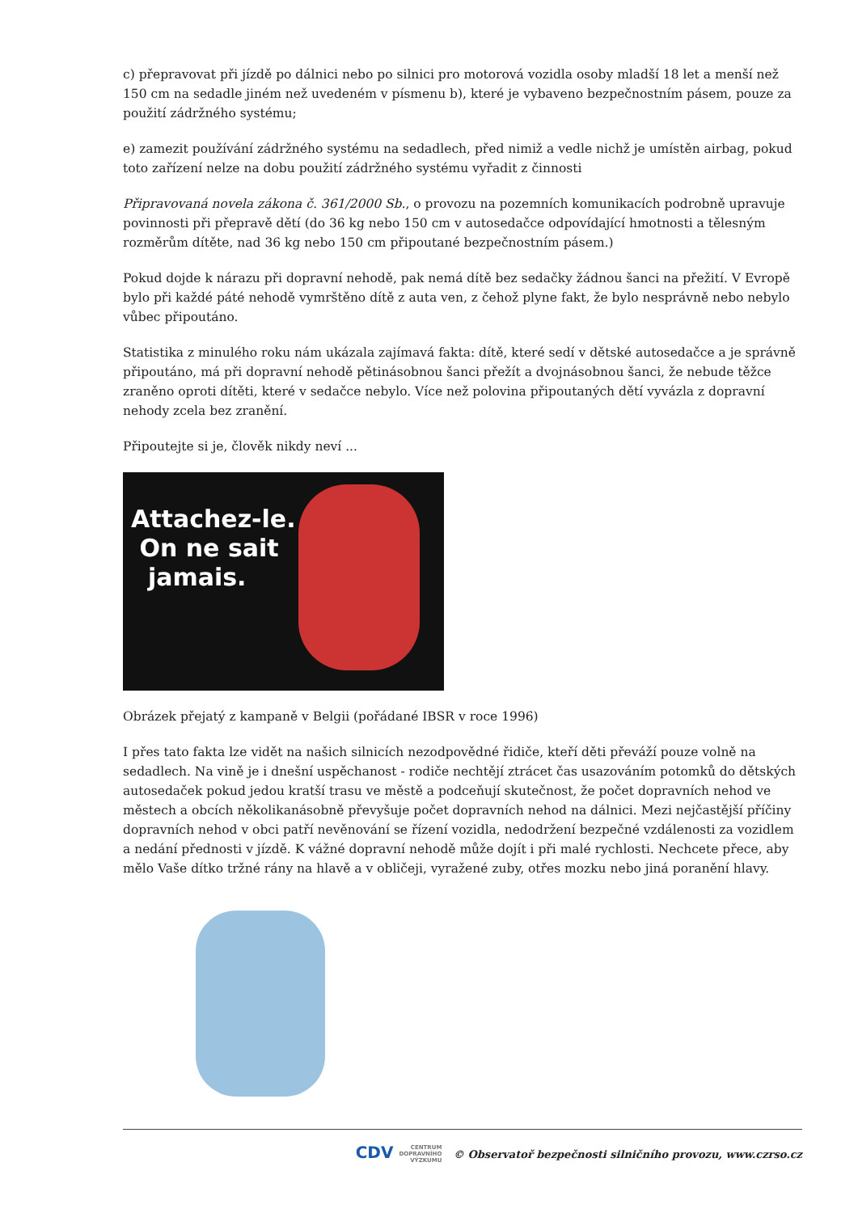c) přepravovat při jízdě po dálnici nebo po silnici pro motorová vozidla osoby mladší 18 let a menší než 150 cm na sedadle jiném než uvedeném v písmenu b), které je vybaveno bezpečnostním pásem, pouze za použití zádržného systému;
e) zamezit používání zádržného systému na sedadlech, před nimiž a vedle nichž je umístěn airbag, pokud toto zařízení nelze na dobu použití zádržného systému vyřadit z činnosti
Připravovaná novela zákona č. 361/2000 Sb., o provozu na pozemních komunikacích podrobně upravuje povinnosti při přepravě dětí (do 36 kg nebo 150 cm v autosedačce odpovídající hmotnosti a tělesným rozměrům dítěte, nad 36 kg nebo 150 cm připoutané bezpečnostním pásem.)
Pokud dojde k nárazu při dopravní nehodě, pak nemá dítě bez sedačky žádnou šanci na přežití. V Evropě bylo při každé páté nehodě vymrštěno dítě z auta ven, z čehož plyne fakt, že bylo nesprávně nebo nebylo vůbec připoutáno.
Statistika z minulého roku nám ukázala zajímavá fakta: dítě, které sedí v dětské autosedačce a je správně připoutáno, má při dopravní nehodě pětinásobnou šanci přežít a dvojnásobnou šanci, že nebude těžce zraněno oproti dítěti, které v sedačce nebylo. Více než polovina připoutaných dětí vyvázla z dopravní nehody zcela bez zranění.
Připoutejte si je, člověk nikdy neví ...
Attachez-le.
On ne sait
jamais.
Obrázek přejatý z kampaně v Belgii (pořádané IBSR v roce 1996)
I přes tato fakta lze vidět na našich silnicích nezodpovědné řidiče, kteří děti převáží pouze volně na sedadlech. Na vině je i dnešní uspěchanost - rodiče nechtějí ztrácet čas usazováním potomků do dětských autosedaček pokud jedou kratší trasu ve městě a podceňují skutečnost, že počet dopravních nehod ve městech a obcích několikanásobně převyšuje počet dopravních nehod na dálnici. Mezi nejčastější příčiny dopravních nehod v obci patří nevěnování se řízení vozidla, nedodržení bezpečné vzdálenosti za vozidlem a nedání přednosti v jízdě. K vážné dopravní nehodě může dojít i při malé rychlosti. Nechcete přece, aby mělo Vaše dítko tržné rány na hlavě a v obličeji, vyražené zuby, otřes mozku nebo jiná poranění hlavy.
CDV CENTRUM
DOPRAVNÍHO
VÝZKUMU © Observatoř bezpečnosti silničního provozu, www.czrso.cz